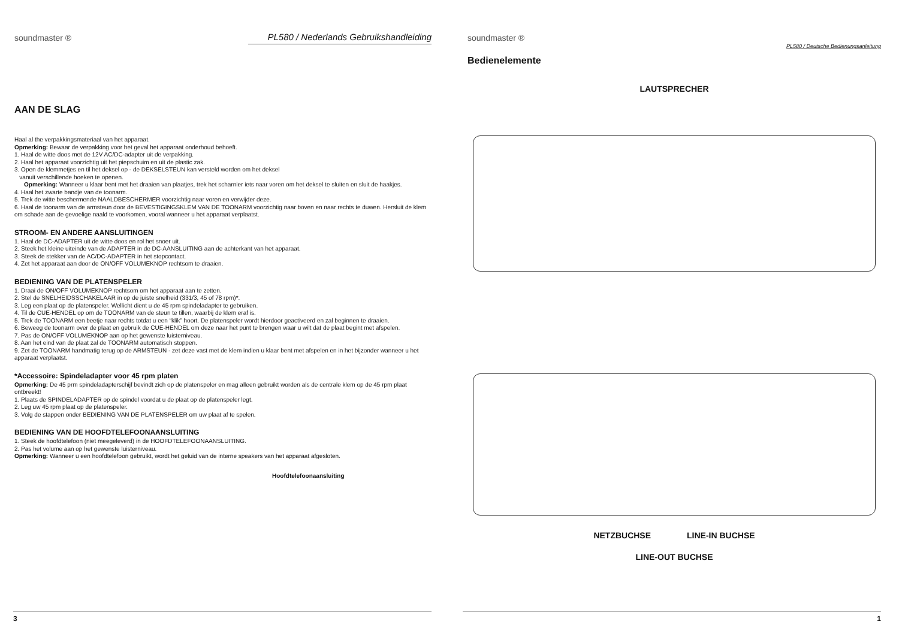soundmaster ®
PL580 / Nederlands Gebruikshandleiding
AAN DE SLAG
Haal al the verpakkingsmateriaal van het apparaat.
Opmerking: Bewaar de verpakking voor het geval het apparaat onderhoud behoeft.
1. Haal de witte doos met de 12V AC/DC-adapter uit de verpakking.
2. Haal het apparaat voorzichtig uit het piepschuim en uit de plastic zak.
3. Open de klemmetjes en til het deksel op - de DEKSELSTEUN kan versteld worden om het deksel
vanuit verschillende hoeken te openen.
Opmerking: Wanneer u klaar bent met het draaien van plaatjes, trek het scharnier iets naar voren om het deksel te sluiten en sluit de haakjes.
4. Haal het zwarte bandje van de toonarm.
5. Trek de witte beschermende NAALDBESCHERMER voorzichtig naar voren en verwijder deze.
6. Haal de toonarm van de armsteun door de BEVESTIGINGSKLEM VAN DE TOONARM voorzichtig naar boven en naar rechts te duwen. Hersluit de klem om schade aan de gevoelige naald te voorkomen, vooral wanneer u het apparaat verplaatst.
STROOM- EN ANDERE AANSLUITINGEN
1. Haal de DC-ADAPTER uit de witte doos en rol het snoer uit.
2. Steek het kleine uiteinde van de ADAPTER in de DC-AANSLUITING aan de achterkant van het apparaat.
3. Steek de stekker van de AC/DC-ADAPTER in het stopcontact.
4. Zet het apparaat aan door de ON/OFF VOLUMEKNOP rechtsom te draaien.
BEDIENING VAN DE PLATENSPELER
1. Draai de ON/OFF VOLUMEKNOP rechtsom om het apparaat aan te zetten.
2. Stel de SNELHEIDSSCHAKELAAR in op de juiste snelheid (331/3, 45 of 78 rpm)*.
3. Leg een plaat op de platenspeler. Wellicht dient u de 45 rpm spindeladapter te gebruiken.
4. Til de CUE-HENDEL op om de TOONARM van de steun te tillen, waarbij de klem eraf is.
5. Trek de TOONARM een beetje naar rechts totdat u een “klik” hoort. De platenspeler wordt hierdoor geactiveerd en zal beginnen te draaien.
6. Beweeg de toonarm over de plaat en gebruik de CUE-HENDEL om deze naar het punt te brengen waar u wilt dat de plaat begint met afspelen.
7. Pas de ON/OFF VOLUMEKNOP aan op het gewenste luisterniveau.
8. Aan het eind van de plaat zal de TOONARM automatisch stoppen.
9. Zet de TOONARM handmatig terug op de ARMSTEUN - zet deze vast met de klem indien u klaar bent met afspelen en in het bijzonder wanneer u het apparaat verplaatst.
*Accessoire: Spindeladapter voor 45 rpm platen
Opmerking: De 45 prm spindeladapterschijf bevindt zich op de platenspeler en mag alleen gebruikt worden als de centrale klem op de 45 rpm plaat ontbreekt!
1. Plaats de SPINDELADAPTER op de spindel voordat u de plaat op de platenspeler legt.
2. Leg uw 45 rpm plaat op de platenspeler.
3. Volg de stappen onder BEDIENING VAN DE PLATENSPELER om uw plaat af te spelen.
BEDIENING VAN DE HOOFDTELEFOONAANSLUITING
1. Steek de hoofdtelefoon (niet meegeleverd) in de HOOFDTELEFOONAANSLUITING.
2. Pas het volume aan op het gewenste luisterniveau.
Opmerking: Wanneer u een hoofdtelefoon gebruikt, wordt het geluid van de interne speakers van het apparaat afgesloten.
Hoofdtelefoonaansluiting
3
soundmaster ®
PL580 / Deutsche Bedienungsanleitung
Bedienelemente
LAUTSPRECHER
NETZBUCHSE LINE-IN BUCHSE
LINE-OUT BUCHSE
1